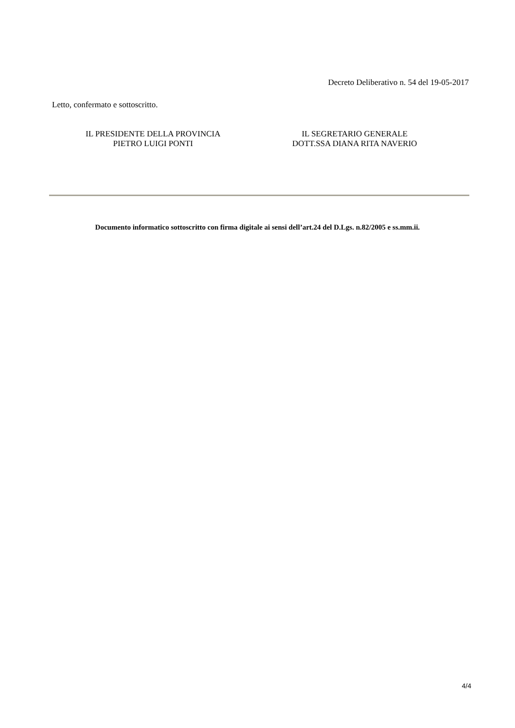Decreto Deliberativo n. 54 del 19-05-2017
Letto, confermato e sottoscritto.
IL PRESIDENTE DELLA PROVINCIA
PIETRO LUIGI PONTI
IL SEGRETARIO GENERALE
DOTT.SSA DIANA RITA NAVERIO
Documento informatico sottoscritto con firma digitale ai sensi dell’art.24 del D.Lgs. n.82/2005 e ss.mm.ii.
4/4